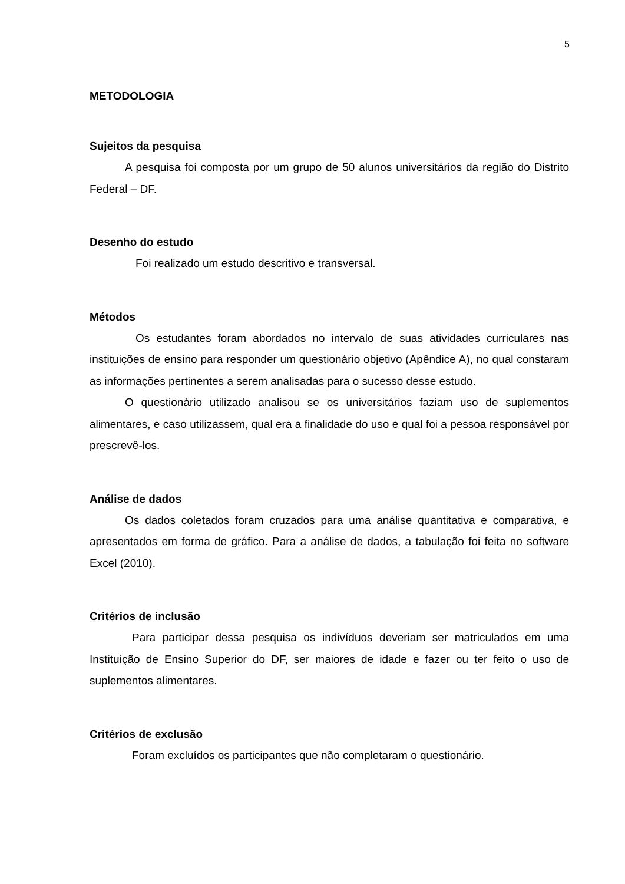5
METODOLOGIA
Sujeitos da pesquisa
A pesquisa foi composta por um grupo de 50 alunos universitários da região do Distrito Federal – DF.
Desenho do estudo
Foi realizado um estudo descritivo e transversal.
Métodos
Os estudantes foram abordados no intervalo de suas atividades curriculares nas instituições de ensino para responder um questionário objetivo (Apêndice A), no qual constaram as informações pertinentes a serem analisadas para o sucesso desse estudo.
O questionário utilizado analisou se os universitários faziam uso de suplementos alimentares, e caso utilizassem, qual era a finalidade do uso e qual foi a pessoa responsável por prescrevê-los.
Análise de dados
Os dados coletados foram cruzados para uma análise quantitativa e comparativa, e apresentados em forma de gráfico. Para a análise de dados, a tabulação foi feita no software Excel (2010).
Critérios de inclusão
Para participar dessa pesquisa os indivíduos deveriam ser matriculados em uma Instituição de Ensino Superior do DF, ser maiores de idade e fazer ou ter feito o uso de suplementos alimentares.
Critérios de exclusão
Foram excluídos os participantes que não completaram o questionário.